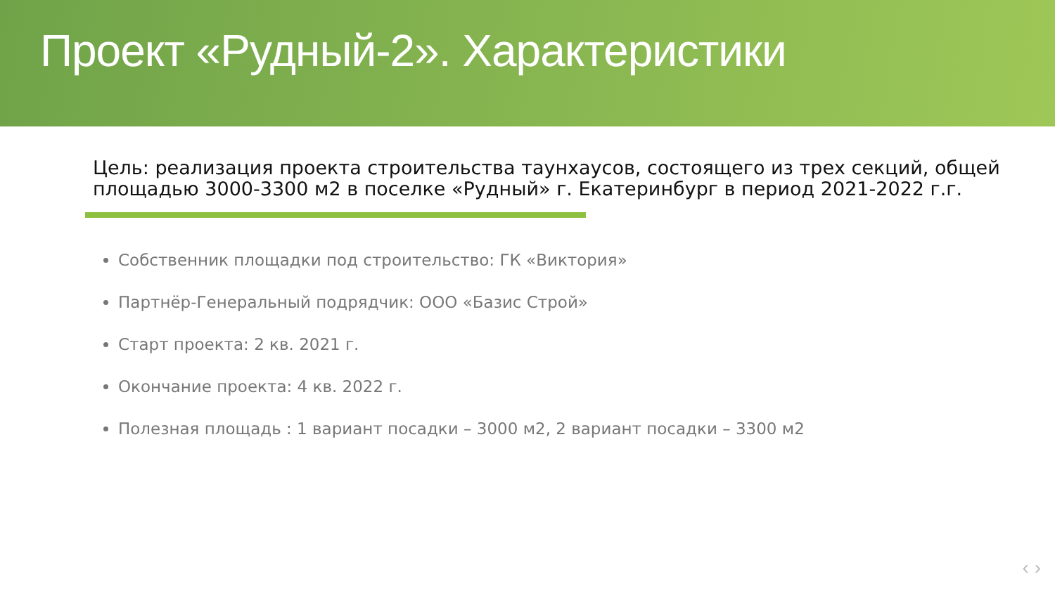Проект «Рудный-2». Характеристики
Цель: реализация проекта строительства таунхаусов, состоящего из трех секций, общей площадью 3000-3300 м2 в поселке «Рудный» г. Екатеринбург в период 2021-2022 г.г.
Собственник площадки под строительство: ГК «Виктория»
Партнёр-Генеральный подрядчик: ООО «Базис Строй»
Старт проекта: 2 кв. 2021 г.
Окончание проекта: 4 кв. 2022 г.
Полезная площадь : 1 вариант посадки – 3000 м2, 2 вариант посадки – 3300 м2
‹ ›